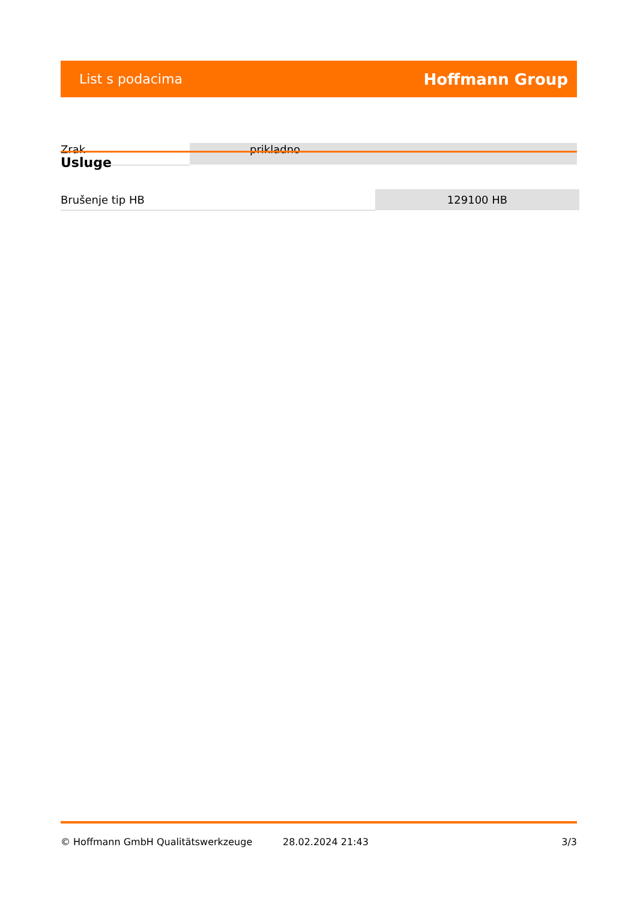List s podacima Hoffmann Group
Zrak prikladno
Usluge
| Brušenje tip HB | 129100 HB |
© Hoffmann GmbH Qualitätswerkzeuge 28.02.2024 21:43 3/3